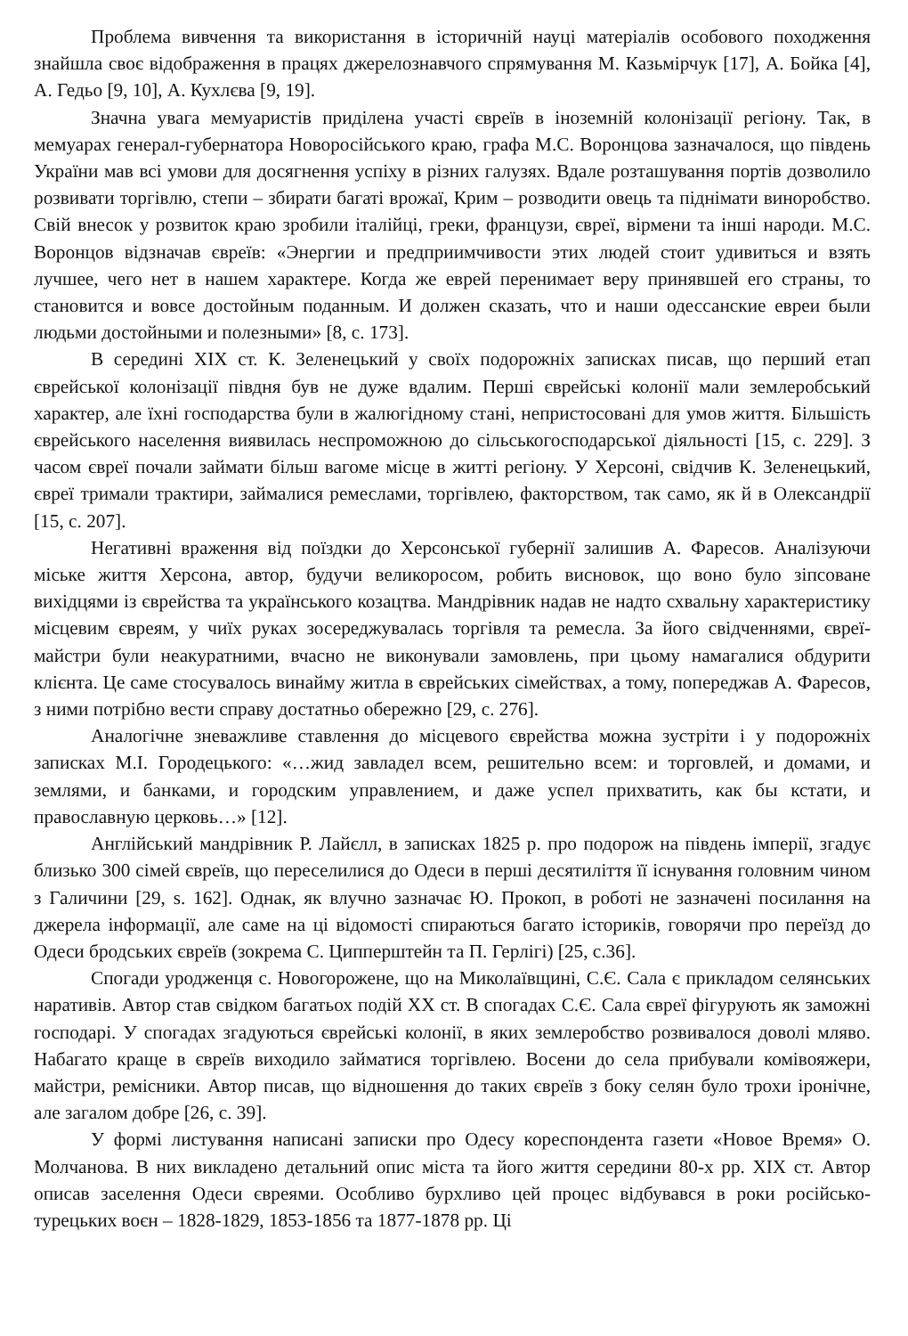Проблема вивчення та використання в історичній науці матеріалів особового походження знайшла своє відображення в працях джерелознавчого спрямування М. Казьмірчук [17], А. Бойка [4], А. Гедьо [9, 10], А. Кухлєва [9, 19].
Значна увага мемуаристів приділена участі євреїв в іноземній колонізації регіону. Так, в мемуарах генерал-губернатора Новоросійського краю, графа М.С. Воронцова зазначалося, що південь України мав всі умови для досягнення успіху в різних галузях. Вдале розташування портів дозволило розвивати торгівлю, степи – збирати багаті врожаї, Крим – розводити овець та піднімати виноробство. Свій внесок у розвиток краю зробили італійці, греки, французи, євреї, вірмени та інші народи. М.С. Воронцов відзначав євреїв: «Энергии и предприимчивости этих людей стоит удивиться и взять лучшее, чего нет в нашем характере. Когда же еврей перенимает веру принявшей его страны, то становится и вовсе достойным поданным. И должен сказать, что и наши одессанские евреи были людьми достойными и полезными» [8, с. 173].
В середині ХІХ ст. К. Зеленецький у своїх подорожніх записках писав, що перший етап єврейської колонізації півдня був не дуже вдалим. Перші єврейські колонії мали землеробський характер, але їхні господарства були в жалюгідному стані, непристосовані для умов життя. Більшість єврейського населення виявилась неспроможною до сільськогосподарської діяльності [15, с. 229]. З часом євреї почали займати більш вагоме місце в житті регіону. У Херсоні, свідчив К. Зеленецький, євреї тримали трактири, займалися ремеслами, торгівлею, факторством, так само, як й в Олександрії [15, с. 207].
Негативні враження від поїздки до Херсонської губернії залишив А. Фаресов. Аналізуючи міське життя Херсона, автор, будучи великоросом, робить висновок, що воно було зіпсоване вихідцями із єврейства та українського козацтва. Мандрівник надав не надто схвальну характеристику місцевим євреям, у чиїх руках зосереджувалась торгівля та ремесла. За його свідченнями, євреї-майстри були неакуратними, вчасно не виконували замовлень, при цьому намагалися обдурити клієнта. Це саме стосувалось винайму житла в єврейських сімействах, а тому, попереджав А. Фаресов, з ними потрібно вести справу достатньо обережно [29, с. 276].
Аналогічне зневажливе ставлення до місцевого єврейства можна зустріти і у подорожніх записках М.І. Городецького: «…жид завладел всем, решительно всем: и торговлей, и домами, и землями, и банками, и городским управлением, и даже успел прихватить, как бы кстати, и православную церковь…» [12].
Англійський мандрівник Р. Лайєлл, в записках 1825 р. про подорож на південь імперії, згадує близько 300 сімей євреїв, що переселилися до Одеси в перші десятиліття її існування головним чином з Галичини [29, s. 162]. Однак, як влучно зазначає Ю. Прокоп, в роботі не зазначені посилання на джерела інформації, але саме на ці відомості спираються багато істориків, говорячи про переїзд до Одеси бродських євреїв (зокрема С. Ципперштейн та П. Герлігі) [25, с.36].
Спогади уродженця с. Новогорожене, що на Миколаївщині, С.Є. Сала є прикладом селянських наративів. Автор став свідком багатьох подій ХХ ст. В спогадах С.Є. Сала євреї фігурують як заможні господарі. У спогадах згадуються єврейські колонії, в яких землеробство розвивалося доволі мляво. Набагато краще в євреїв виходило займатися торгівлею. Восени до села прибували комівояжери, майстри, ремісники. Автор писав, що відношення до таких євреїв з боку селян було трохи іронічне, але загалом добре [26, с. 39].
У формі листування написані записки про Одесу кореспондента газети «Новое Время» О. Молчанова. В них викладено детальний опис міста та його життя середини 80-х рр. ХІХ ст. Автор описав заселення Одеси євреями. Особливо бурхливо цей процес відбувався в роки російсько-турецьких воєн – 1828-1829, 1853-1856 та 1877-1878 рр. Ці